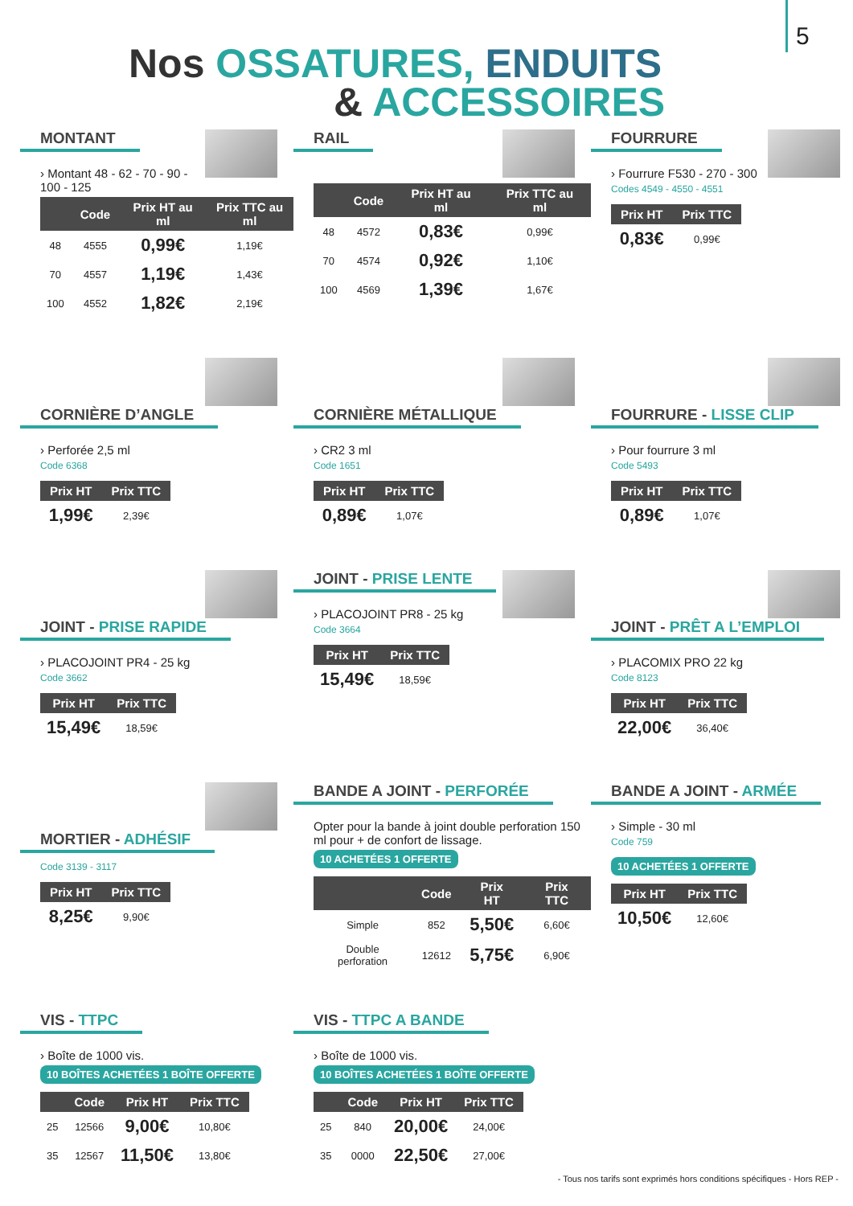5
Nos OSSATURES, ENDUITS
& ACCESSOIRES
MONTANT
› Montant 48 - 62 - 70 - 90 - 100 - 125
| | Code | Prix HT au ml | Prix TTC au ml |
| --- | --- | --- | --- |
| 48 | 4555 | 0,99€ | 1,19€ |
| 70 | 4557 | 1,19€ | 1,43€ |
| 100 | 4552 | 1,82€ | 2,19€ |
RAIL
| | Code | Prix HT au ml | Prix TTC au ml |
| --- | --- | --- | --- |
| 48 | 4572 | 0,83€ | 0,99€ |
| 70 | 4574 | 0,92€ | 1,10€ |
| 100 | 4569 | 1,39€ | 1,67€ |
FOURRURE
› Fourrure F530 - 270 - 300
Codes 4549 - 4550 - 4551
| Prix HT | Prix TTC |
| --- | --- |
| 0,83€ | 0,99€ |
CORNIÈRE D’ANGLE
› Perforée 2,5 ml
Code 6368
| Prix HT | Prix TTC |
| --- | --- |
| 1,99€ | 2,39€ |
CORNIÈRE MÉTALLIQUE
› CR2 3 ml
Code 1651
| Prix HT | Prix TTC |
| --- | --- |
| 0,89€ | 1,07€ |
FOURRURE - LISSE CLIP
› Pour fourrure 3 ml
Code 5493
| Prix HT | Prix TTC |
| --- | --- |
| 0,89€ | 1,07€ |
JOINT - PRISE RAPIDE
› PLACOJOINT PR4 - 25 kg
Code 3662
| Prix HT | Prix TTC |
| --- | --- |
| 15,49€ | 18,59€ |
JOINT - PRISE LENTE
› PLACOJOINT PR8 - 25 kg
Code 3664
| Prix HT | Prix TTC |
| --- | --- |
| 15,49€ | 18,59€ |
JOINT - PRÊT A L’EMPLOI
› PLACOMIX PRO 22 kg
Code 8123
| Prix HT | Prix TTC |
| --- | --- |
| 22,00€ | 36,40€ |
MORTIER - ADHÉSIF
Code 3139 - 3117
| Prix HT | Prix TTC |
| --- | --- |
| 8,25€ | 9,90€ |
BANDE A JOINT - PERFORÉE
Opter pour la bande à joint double perforation 150 ml pour + de confort de lissage.
10 ACHETÉES 1 OFFERTE
| | Code | Prix HT | Prix TTC |
| --- | --- | --- | --- |
| Simple | 852 | 5,50€ | 6,60€ |
| Double perforation | 12612 | 5,75€ | 6,90€ |
BANDE A JOINT - ARMÉE
› Simple - 30 ml
Code 759
10 ACHETÉES 1 OFFERTE
| Prix HT | Prix TTC |
| --- | --- |
| 10,50€ | 12,60€ |
VIS - TTPC
› Boîte de 1000 vis.
10 BOÎTES ACHETÉES 1 BOÎTE OFFERTE
| | Code | Prix HT | Prix TTC |
| --- | --- | --- | --- |
| 25 | 12566 | 9,00€ | 10,80€ |
| 35 | 12567 | 11,50€ | 13,80€ |
VIS - TTPC A BANDE
› Boîte de 1000 vis.
10 BOÎTES ACHETÉES 1 BOÎTE OFFERTE
| | Code | Prix HT | Prix TTC |
| --- | --- | --- | --- |
| 25 | 840 | 20,00€ | 24,00€ |
| 35 | 0000 | 22,50€ | 27,00€ |
- Tous nos tarifs sont exprimés hors conditions spécifiques - Hors REP -